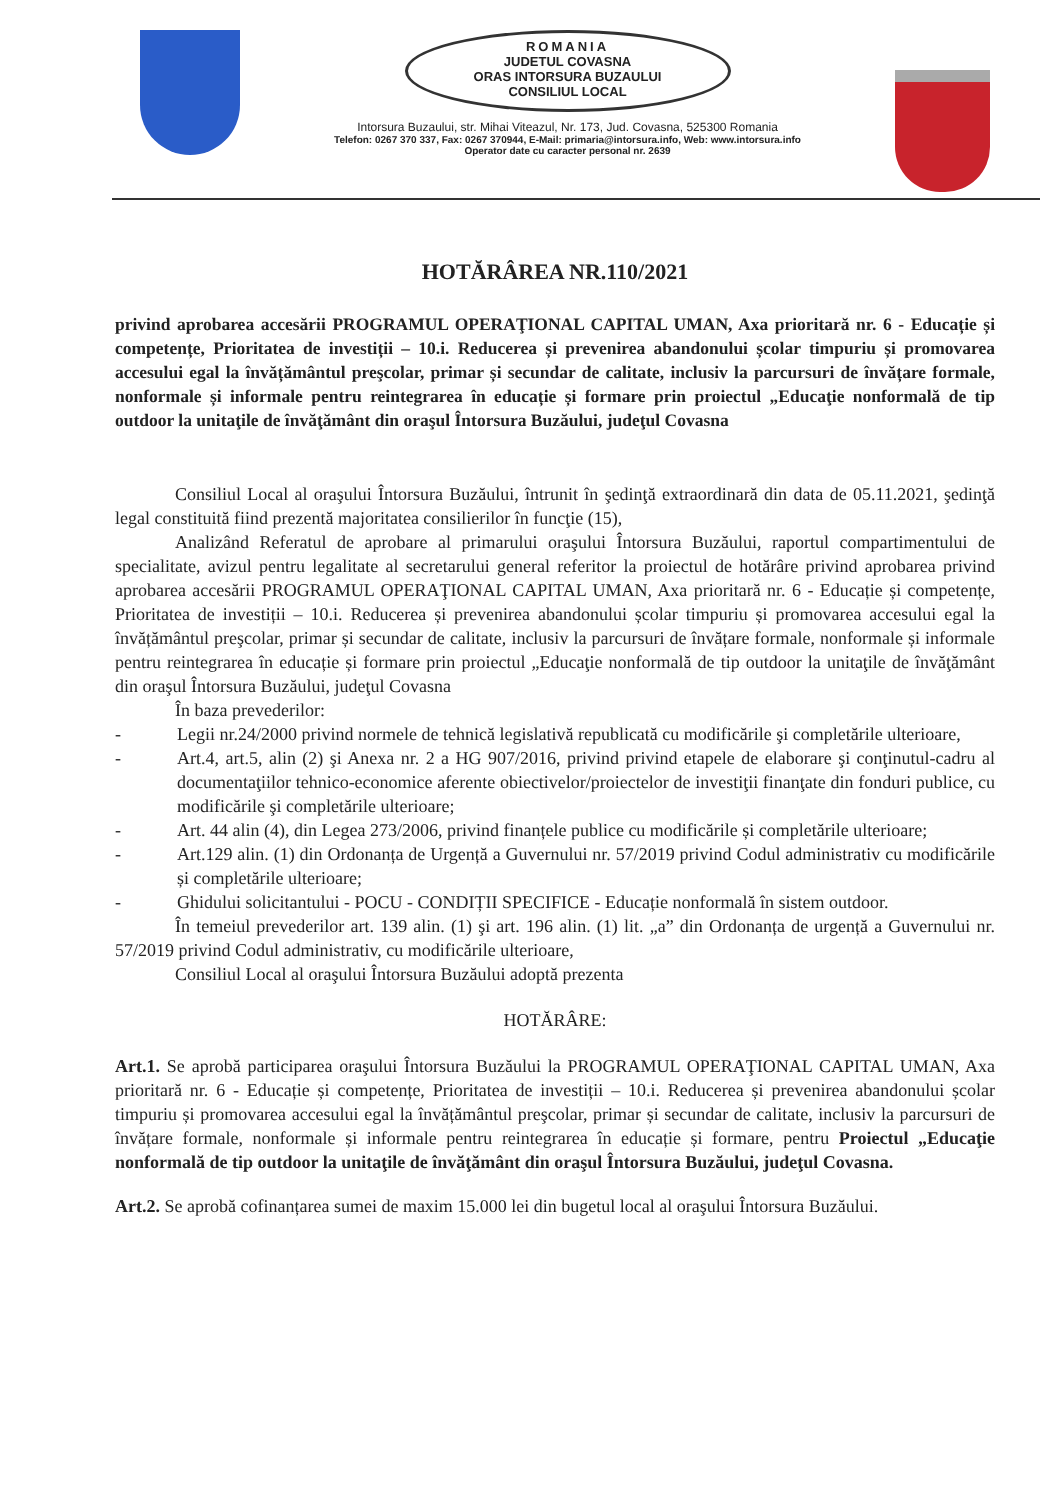ROMANIA
JUDETUL COVASNA
ORAS INTORSURA BUZAULUI
CONSILIUL LOCAL
Intorsura Buzaului, str. Mihai Viteazul, Nr. 173, Jud. Covasna, 525300 Romania
Telefon: 0267 370 337, Fax: 0267 370944, E-Mail: primaria@intorsura.info, Web: www.intorsura.info
Operator date cu caracter personal nr. 2639
HOTĂRÂREA NR.110/2021
privind aprobarea accesării PROGRAMUL OPERAŢIONAL CAPITAL UMAN, Axa prioritară nr. 6 - Educație și competențe, Prioritatea de investiții – 10.i. Reducerea și prevenirea abandonului școlar timpuriu și promovarea accesului egal la învățământul preşcolar, primar și secundar de calitate, inclusiv la parcursuri de învățare formale, nonformale și informale pentru reintegrarea în educație și formare prin proiectul „Educaţie nonformală de tip outdoor la unitaţile de învăţământ din oraşul Întorsura Buzăului, judeţul Covasna
Consiliul Local al oraşului Întorsura Buzăului, întrunit în şedinţă extraordinară din data de 05.11.2021, şedinţă legal constituită fiind prezentă majoritatea consilierilor în funcţie (15),
Analizând Referatul de aprobare al primarului oraşului Întorsura Buzăului, raportul compartimentului de specialitate, avizul pentru legalitate al secretarului general referitor la proiectul de hotărâre privind aprobarea privind aprobarea accesării PROGRAMUL OPERAŢIONAL CAPITAL UMAN, Axa prioritară nr. 6 - Educație și competențe, Prioritatea de investiții – 10.i. Reducerea și prevenirea abandonului școlar timpuriu și promovarea accesului egal la învățământul preşcolar, primar și secundar de calitate, inclusiv la parcursuri de învățare formale, nonformale și informale pentru reintegrarea în educație și formare prin proiectul „Educaţie nonformală de tip outdoor la unitaţile de învăţământ din oraşul Întorsura Buzăului, judeţul Covasna
În baza prevederilor:
- Legii nr.24/2000 privind normele de tehnică legislativă republicată cu modificările şi completările ulterioare,
- Art.4, art.5, alin (2) şi Anexa nr. 2 a HG 907/2016, privind privind etapele de elaborare şi conţinutul-cadru al documentaţiilor tehnico-economice aferente obiectivelor/proiectelor de investiţii finanţate din fonduri publice, cu modificările şi completările ulterioare;
- Art. 44 alin (4), din Legea 273/2006, privind finanțele publice cu modificările și completările ulterioare;
- Art.129 alin. (1) din Ordonanța de Urgență a Guvernului nr. 57/2019 privind Codul administrativ cu modificările și completările ulterioare;
- Ghidului solicitantului - POCU - CONDIȚII SPECIFICE - Educație nonformală în sistem outdoor.
În temeiul prevederilor art. 139 alin. (1) şi art. 196 alin. (1) lit. „a” din Ordonanța de urgență a Guvernului nr. 57/2019 privind Codul administrativ, cu modificările ulterioare,
Consiliul Local al oraşului Întorsura Buzăului adoptă prezenta
HOTĂRÂRE:
Art.1. Se aprobă participarea oraşului Întorsura Buzăului la PROGRAMUL OPERAŢIONAL CAPITAL UMAN, Axa prioritară nr. 6 - Educație și competențe, Prioritatea de investiții – 10.i. Reducerea și prevenirea abandonului școlar timpuriu și promovarea accesului egal la învățământul preşcolar, primar și secundar de calitate, inclusiv la parcursuri de învățare formale, nonformale și informale pentru reintegrarea în educație și formare, pentru Proiectul „Educaţie nonformală de tip outdoor la unitaţile de învăţământ din oraşul Întorsura Buzăului, judeţul Covasna.
Art.2. Se aprobă cofinanțarea sumei de maxim 15.000 lei din bugetul local al oraşului Întorsura Buzăului.